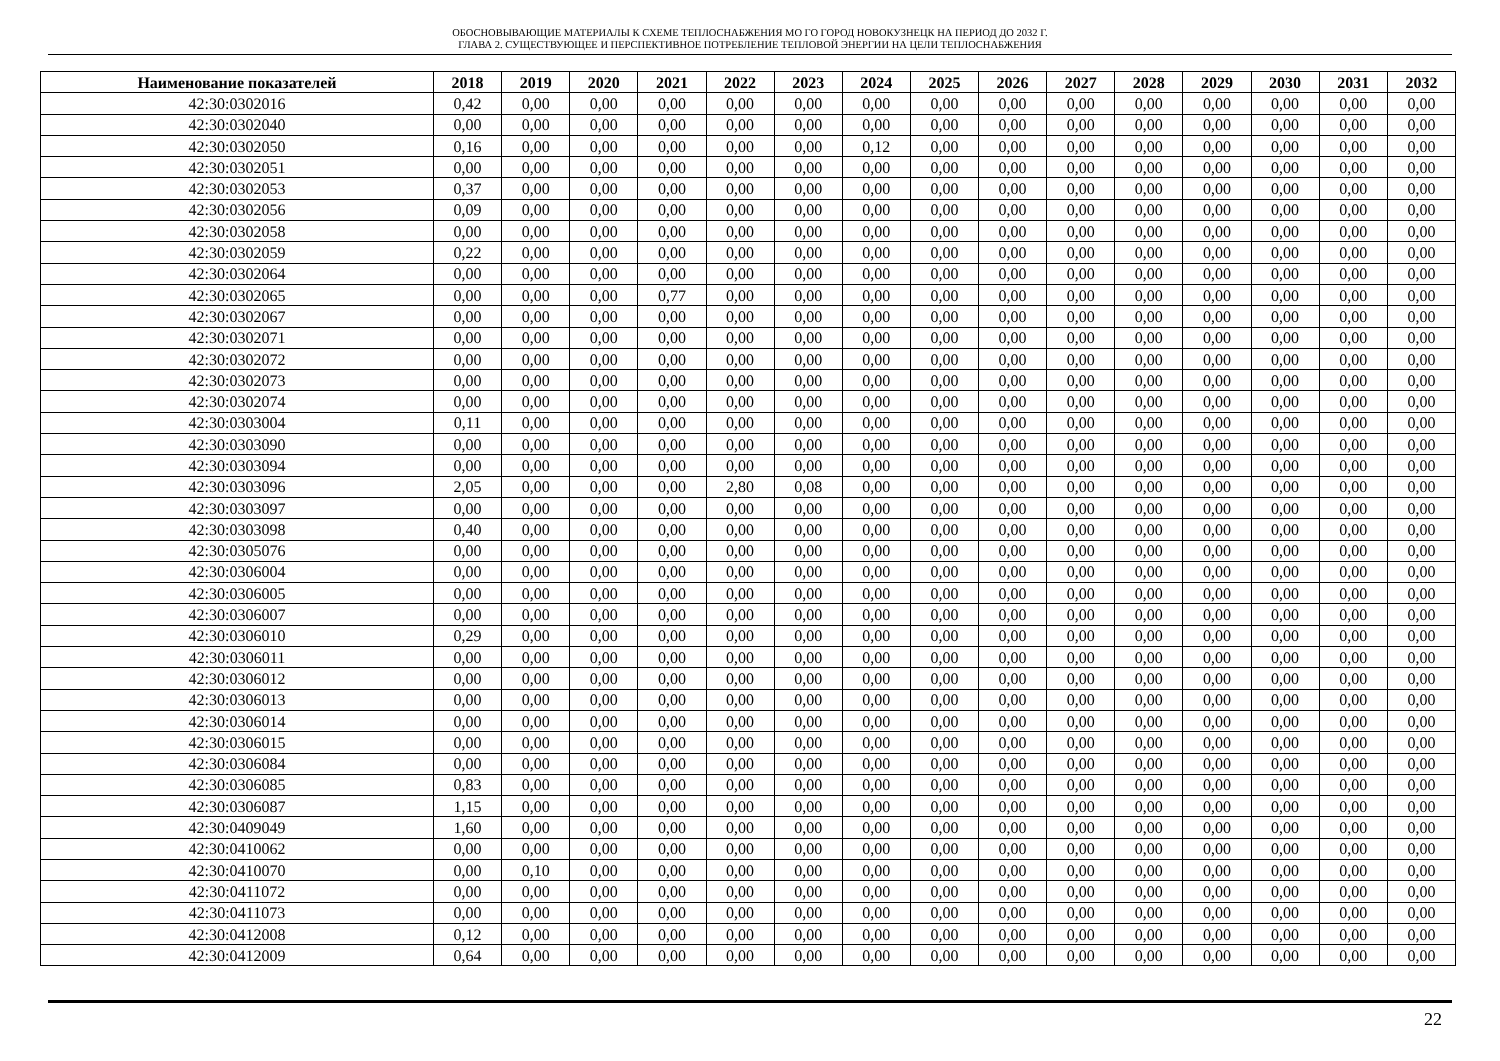ОБОСНОВЫВАЮЩИЕ МАТЕРИАЛЫ К СХЕМЕ ТЕПЛОСНАБЖЕНИЯ МО ГО ГОРОД НОВОКУЗНЕЦК НА ПЕРИОД ДО 2032 Г.
ГЛАВА 2. СУЩЕСТВУЮЩЕЕ И ПЕРСПЕКТИВНОЕ ПОТРЕБЛЕНИЕ ТЕПЛОВОЙ ЭНЕРГИИ НА ЦЕЛИ ТЕПЛОСНАБЖЕНИЯ
| Наименование показателей | 2018 | 2019 | 2020 | 2021 | 2022 | 2023 | 2024 | 2025 | 2026 | 2027 | 2028 | 2029 | 2030 | 2031 | 2032 |
| --- | --- | --- | --- | --- | --- | --- | --- | --- | --- | --- | --- | --- | --- | --- | --- |
| 42:30:0302016 | 0,42 | 0,00 | 0,00 | 0,00 | 0,00 | 0,00 | 0,00 | 0,00 | 0,00 | 0,00 | 0,00 | 0,00 | 0,00 | 0,00 | 0,00 |
| 42:30:0302040 | 0,00 | 0,00 | 0,00 | 0,00 | 0,00 | 0,00 | 0,00 | 0,00 | 0,00 | 0,00 | 0,00 | 0,00 | 0,00 | 0,00 | 0,00 |
| 42:30:0302050 | 0,16 | 0,00 | 0,00 | 0,00 | 0,00 | 0,00 | 0,12 | 0,00 | 0,00 | 0,00 | 0,00 | 0,00 | 0,00 | 0,00 | 0,00 |
| 42:30:0302051 | 0,00 | 0,00 | 0,00 | 0,00 | 0,00 | 0,00 | 0,00 | 0,00 | 0,00 | 0,00 | 0,00 | 0,00 | 0,00 | 0,00 | 0,00 |
| 42:30:0302053 | 0,37 | 0,00 | 0,00 | 0,00 | 0,00 | 0,00 | 0,00 | 0,00 | 0,00 | 0,00 | 0,00 | 0,00 | 0,00 | 0,00 | 0,00 |
| 42:30:0302056 | 0,09 | 0,00 | 0,00 | 0,00 | 0,00 | 0,00 | 0,00 | 0,00 | 0,00 | 0,00 | 0,00 | 0,00 | 0,00 | 0,00 | 0,00 |
| 42:30:0302058 | 0,00 | 0,00 | 0,00 | 0,00 | 0,00 | 0,00 | 0,00 | 0,00 | 0,00 | 0,00 | 0,00 | 0,00 | 0,00 | 0,00 | 0,00 |
| 42:30:0302059 | 0,22 | 0,00 | 0,00 | 0,00 | 0,00 | 0,00 | 0,00 | 0,00 | 0,00 | 0,00 | 0,00 | 0,00 | 0,00 | 0,00 | 0,00 |
| 42:30:0302064 | 0,00 | 0,00 | 0,00 | 0,00 | 0,00 | 0,00 | 0,00 | 0,00 | 0,00 | 0,00 | 0,00 | 0,00 | 0,00 | 0,00 | 0,00 |
| 42:30:0302065 | 0,00 | 0,00 | 0,00 | 0,77 | 0,00 | 0,00 | 0,00 | 0,00 | 0,00 | 0,00 | 0,00 | 0,00 | 0,00 | 0,00 | 0,00 |
| 42:30:0302067 | 0,00 | 0,00 | 0,00 | 0,00 | 0,00 | 0,00 | 0,00 | 0,00 | 0,00 | 0,00 | 0,00 | 0,00 | 0,00 | 0,00 | 0,00 |
| 42:30:0302071 | 0,00 | 0,00 | 0,00 | 0,00 | 0,00 | 0,00 | 0,00 | 0,00 | 0,00 | 0,00 | 0,00 | 0,00 | 0,00 | 0,00 | 0,00 |
| 42:30:0302072 | 0,00 | 0,00 | 0,00 | 0,00 | 0,00 | 0,00 | 0,00 | 0,00 | 0,00 | 0,00 | 0,00 | 0,00 | 0,00 | 0,00 | 0,00 |
| 42:30:0302073 | 0,00 | 0,00 | 0,00 | 0,00 | 0,00 | 0,00 | 0,00 | 0,00 | 0,00 | 0,00 | 0,00 | 0,00 | 0,00 | 0,00 | 0,00 |
| 42:30:0302074 | 0,00 | 0,00 | 0,00 | 0,00 | 0,00 | 0,00 | 0,00 | 0,00 | 0,00 | 0,00 | 0,00 | 0,00 | 0,00 | 0,00 | 0,00 |
| 42:30:0303004 | 0,11 | 0,00 | 0,00 | 0,00 | 0,00 | 0,00 | 0,00 | 0,00 | 0,00 | 0,00 | 0,00 | 0,00 | 0,00 | 0,00 | 0,00 |
| 42:30:0303090 | 0,00 | 0,00 | 0,00 | 0,00 | 0,00 | 0,00 | 0,00 | 0,00 | 0,00 | 0,00 | 0,00 | 0,00 | 0,00 | 0,00 | 0,00 |
| 42:30:0303094 | 0,00 | 0,00 | 0,00 | 0,00 | 0,00 | 0,00 | 0,00 | 0,00 | 0,00 | 0,00 | 0,00 | 0,00 | 0,00 | 0,00 | 0,00 |
| 42:30:0303096 | 2,05 | 0,00 | 0,00 | 0,00 | 2,80 | 0,08 | 0,00 | 0,00 | 0,00 | 0,00 | 0,00 | 0,00 | 0,00 | 0,00 | 0,00 |
| 42:30:0303097 | 0,00 | 0,00 | 0,00 | 0,00 | 0,00 | 0,00 | 0,00 | 0,00 | 0,00 | 0,00 | 0,00 | 0,00 | 0,00 | 0,00 | 0,00 |
| 42:30:0303098 | 0,40 | 0,00 | 0,00 | 0,00 | 0,00 | 0,00 | 0,00 | 0,00 | 0,00 | 0,00 | 0,00 | 0,00 | 0,00 | 0,00 | 0,00 |
| 42:30:0305076 | 0,00 | 0,00 | 0,00 | 0,00 | 0,00 | 0,00 | 0,00 | 0,00 | 0,00 | 0,00 | 0,00 | 0,00 | 0,00 | 0,00 | 0,00 |
| 42:30:0306004 | 0,00 | 0,00 | 0,00 | 0,00 | 0,00 | 0,00 | 0,00 | 0,00 | 0,00 | 0,00 | 0,00 | 0,00 | 0,00 | 0,00 | 0,00 |
| 42:30:0306005 | 0,00 | 0,00 | 0,00 | 0,00 | 0,00 | 0,00 | 0,00 | 0,00 | 0,00 | 0,00 | 0,00 | 0,00 | 0,00 | 0,00 | 0,00 |
| 42:30:0306007 | 0,00 | 0,00 | 0,00 | 0,00 | 0,00 | 0,00 | 0,00 | 0,00 | 0,00 | 0,00 | 0,00 | 0,00 | 0,00 | 0,00 | 0,00 |
| 42:30:0306010 | 0,29 | 0,00 | 0,00 | 0,00 | 0,00 | 0,00 | 0,00 | 0,00 | 0,00 | 0,00 | 0,00 | 0,00 | 0,00 | 0,00 | 0,00 |
| 42:30:0306011 | 0,00 | 0,00 | 0,00 | 0,00 | 0,00 | 0,00 | 0,00 | 0,00 | 0,00 | 0,00 | 0,00 | 0,00 | 0,00 | 0,00 | 0,00 |
| 42:30:0306012 | 0,00 | 0,00 | 0,00 | 0,00 | 0,00 | 0,00 | 0,00 | 0,00 | 0,00 | 0,00 | 0,00 | 0,00 | 0,00 | 0,00 | 0,00 |
| 42:30:0306013 | 0,00 | 0,00 | 0,00 | 0,00 | 0,00 | 0,00 | 0,00 | 0,00 | 0,00 | 0,00 | 0,00 | 0,00 | 0,00 | 0,00 | 0,00 |
| 42:30:0306014 | 0,00 | 0,00 | 0,00 | 0,00 | 0,00 | 0,00 | 0,00 | 0,00 | 0,00 | 0,00 | 0,00 | 0,00 | 0,00 | 0,00 | 0,00 |
| 42:30:0306015 | 0,00 | 0,00 | 0,00 | 0,00 | 0,00 | 0,00 | 0,00 | 0,00 | 0,00 | 0,00 | 0,00 | 0,00 | 0,00 | 0,00 | 0,00 |
| 42:30:0306084 | 0,00 | 0,00 | 0,00 | 0,00 | 0,00 | 0,00 | 0,00 | 0,00 | 0,00 | 0,00 | 0,00 | 0,00 | 0,00 | 0,00 | 0,00 |
| 42:30:0306085 | 0,83 | 0,00 | 0,00 | 0,00 | 0,00 | 0,00 | 0,00 | 0,00 | 0,00 | 0,00 | 0,00 | 0,00 | 0,00 | 0,00 | 0,00 |
| 42:30:0306087 | 1,15 | 0,00 | 0,00 | 0,00 | 0,00 | 0,00 | 0,00 | 0,00 | 0,00 | 0,00 | 0,00 | 0,00 | 0,00 | 0,00 | 0,00 |
| 42:30:0409049 | 1,60 | 0,00 | 0,00 | 0,00 | 0,00 | 0,00 | 0,00 | 0,00 | 0,00 | 0,00 | 0,00 | 0,00 | 0,00 | 0,00 | 0,00 |
| 42:30:0410062 | 0,00 | 0,00 | 0,00 | 0,00 | 0,00 | 0,00 | 0,00 | 0,00 | 0,00 | 0,00 | 0,00 | 0,00 | 0,00 | 0,00 | 0,00 |
| 42:30:0410070 | 0,00 | 0,10 | 0,00 | 0,00 | 0,00 | 0,00 | 0,00 | 0,00 | 0,00 | 0,00 | 0,00 | 0,00 | 0,00 | 0,00 | 0,00 |
| 42:30:0411072 | 0,00 | 0,00 | 0,00 | 0,00 | 0,00 | 0,00 | 0,00 | 0,00 | 0,00 | 0,00 | 0,00 | 0,00 | 0,00 | 0,00 | 0,00 |
| 42:30:0411073 | 0,00 | 0,00 | 0,00 | 0,00 | 0,00 | 0,00 | 0,00 | 0,00 | 0,00 | 0,00 | 0,00 | 0,00 | 0,00 | 0,00 | 0,00 |
| 42:30:0412008 | 0,12 | 0,00 | 0,00 | 0,00 | 0,00 | 0,00 | 0,00 | 0,00 | 0,00 | 0,00 | 0,00 | 0,00 | 0,00 | 0,00 | 0,00 |
| 42:30:0412009 | 0,64 | 0,00 | 0,00 | 0,00 | 0,00 | 0,00 | 0,00 | 0,00 | 0,00 | 0,00 | 0,00 | 0,00 | 0,00 | 0,00 | 0,00 |
22